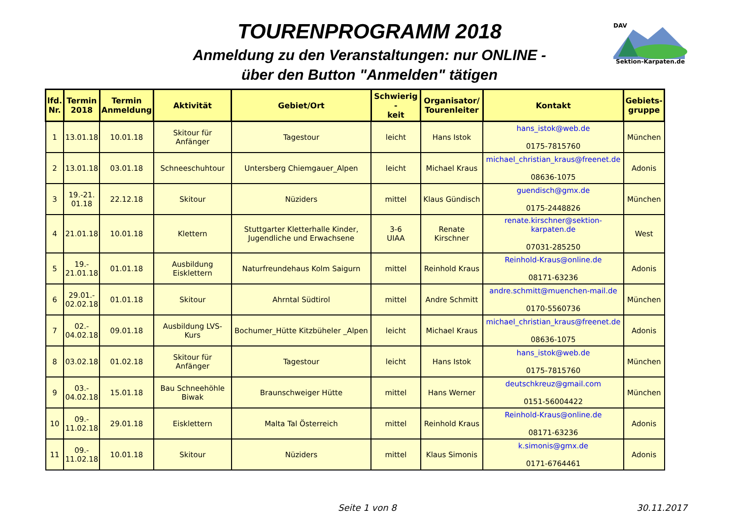TOURENPROGRAMM 2018
Anmeldung zu den Veranstaltungen: nur ONLINE -
über den Button "Anmelden" tätigen
DAV
Sektion-Karpaten.de
| lfd. Nr. | Termin 2018 | Termin Anmeldung | Aktivität | Gebiet/Ort | Schwierig - keit | Organisator/ Tourenleiter | Kontakt | Gebiets- gruppe |
| --- | --- | --- | --- | --- | --- | --- | --- | --- |
| 1 | 13.01.18 | 10.01.18 | Skitour für Anfänger | Tagestour | leicht | Hans Istok | hans_istok@web.de 0175-7815760 | München |
| 2 | 13.01.18 | 03.01.18 | Schneeschuhtour | Untersberg Chiemgauer_Alpen | leicht | Michael Kraus | michael_christian_kraus@freenet.de 08636-1075 | Adonis |
| 3 | 19.-21. 01.18 | 22.12.18 | Skitour | Nüziders | mittel | Klaus Gündisch | guendisch@gmx.de 0175-2448826 | München |
| 4 | 21.01.18 | 10.01.18 | Klettern | Stuttgarter Kletterhalle Kinder, Jugendliche und Erwachsene | 3-6 UIAA | Renate Kirschner | renate.kirschner@sektion-karpaten.de 07031-285250 | West |
| 5 | 19.- 21.01.18 | 01.01.18 | Ausbildung Eisklettern | Naturfreundehaus Kolm Saigurn | mittel | Reinhold Kraus | Reinhold-Kraus@online.de 08171-63236 | Adonis |
| 6 | 29.01.- 02.02.18 | 01.01.18 | Skitour | Ahrntal Südtirol | mittel | Andre Schmitt | andre.schmitt@muenchen-mail.de 0170-5560736 | München |
| 7 | 02.- 04.02.18 | 09.01.18 | Ausbildung LVS-Kurs | Bochumer_Hütte Kitzbüheler _Alpen | leicht | Michael Kraus | michael_christian_kraus@freenet.de 08636-1075 | Adonis |
| 8 | 03.02.18 | 01.02.18 | Skitour für Anfänger | Tagestour | leicht | Hans Istok | hans_istok@web.de 0175-7815760 | München |
| 9 | 03.- 04.02.18 | 15.01.18 | Bau Schneehöhle Biwak | Braunschweiger Hütte | mittel | Hans Werner | deutschkreuz@gmail.com 0151-56004422 | München |
| 10 | 09.- 11.02.18 | 29.01.18 | Eisklettern | Malta Tal Österreich | mittel | Reinhold Kraus | Reinhold-Kraus@online.de 08171-63236 | Adonis |
| 11 | 09.- 11.02.18 | 10.01.18 | Skitour | Nüziders | mittel | Klaus Simonis | k.simonis@gmx.de 0171-6764461 | Adonis |
Seite 1 von 8 30.11.2017